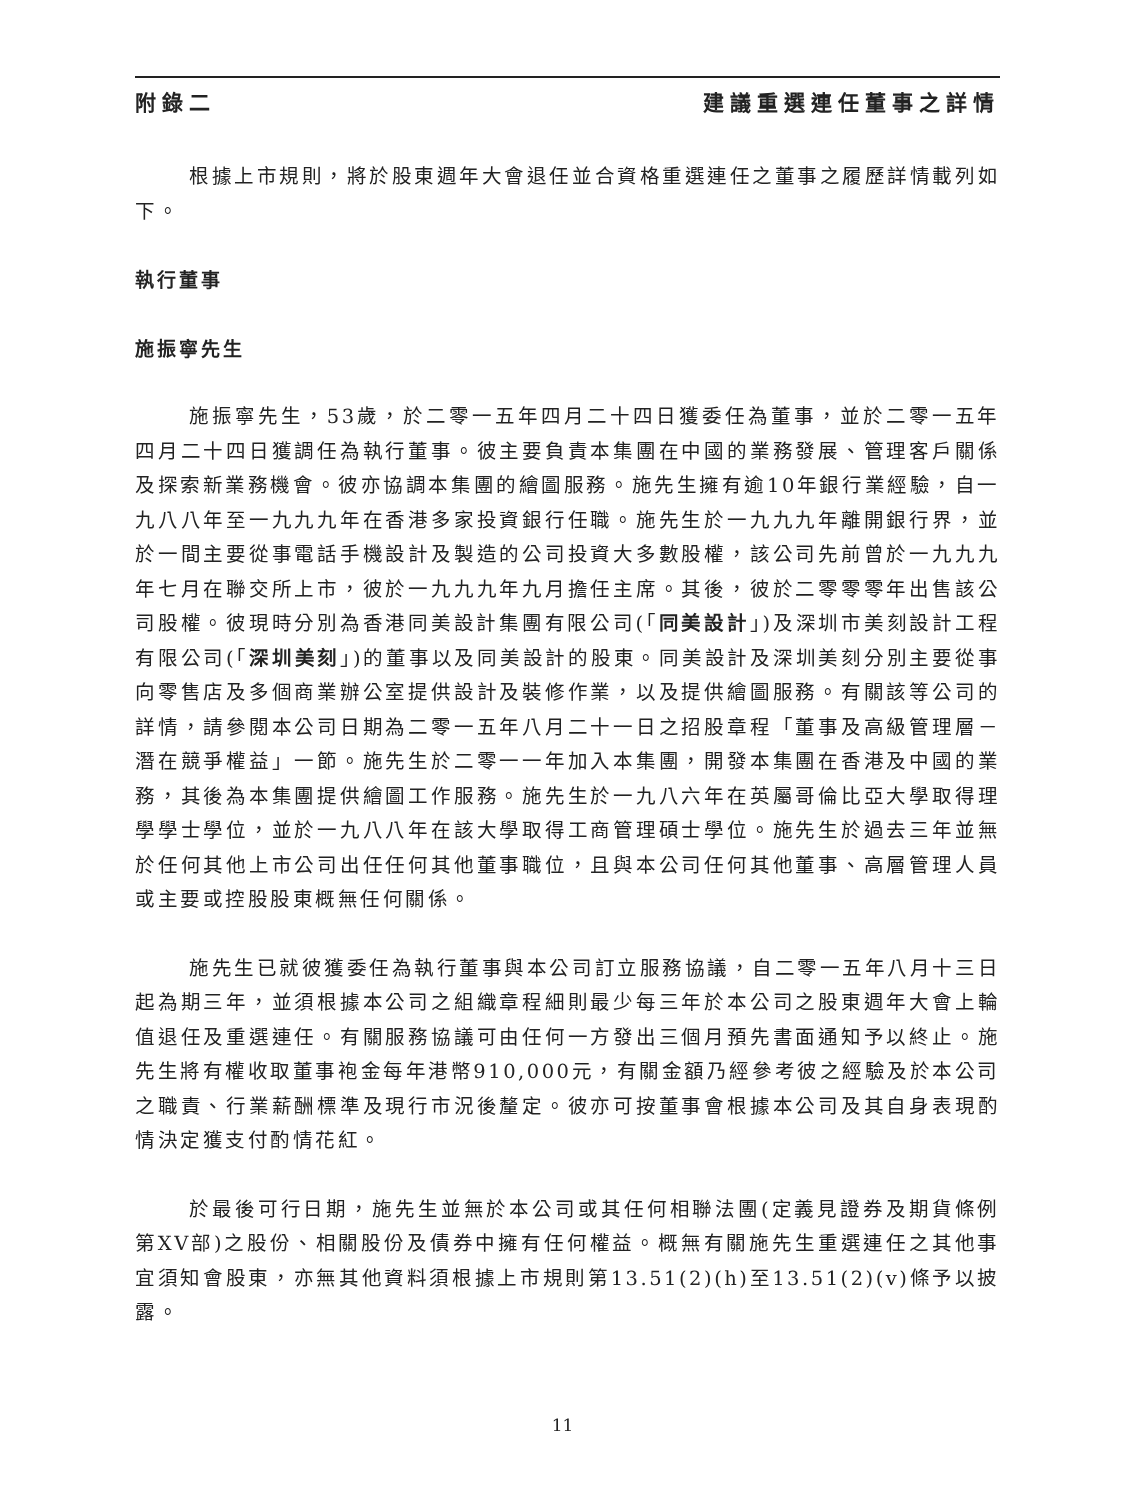附錄二 建議重選連任董事之詳情
根據上市規則，將於股東週年大會退任並合資格重選連任之董事之履歷詳情載列如下。
執行董事
施振寧先生
施振寧先生，53歲，於二零一五年四月二十四日獲委任為董事，並於二零一五年四月二十四日獲調任為執行董事。彼主要負責本集團在中國的業務發展、管理客戶關係及探索新業務機會。彼亦協調本集團的繪圖服務。施先生擁有逾10年銀行業經驗，自一九八八年至一九九九年在香港多家投資銀行任職。施先生於一九九九年離開銀行界，並於一間主要從事電話手機設計及製造的公司投資大多數股權，該公司先前曾於一九九九年七月在聯交所上市，彼於一九九九年九月擔任主席。其後，彼於二零零零年出售該公司股權。彼現時分別為香港同美設計集團有限公司(「同美設計」)及深圳市美刻設計工程有限公司(「深圳美刻」)的董事以及同美設計的股東。同美設計及深圳美刻分別主要從事向零售店及多個商業辦公室提供設計及裝修作業，以及提供繪圖服務。有關該等公司的詳情，請參閱本公司日期為二零一五年八月二十一日之招股章程「董事及高級管理層－潛在競爭權益」一節。施先生於二零一一年加入本集團，開發本集團在香港及中國的業務，其後為本集團提供繪圖工作服務。施先生於一九八六年在英屬哥倫比亞大學取得理學學士學位，並於一九八八年在該大學取得工商管理碩士學位。施先生於過去三年並無於任何其他上市公司出任任何其他董事職位，且與本公司任何其他董事、高層管理人員或主要或控股股東概無任何關係。
施先生已就彼獲委任為執行董事與本公司訂立服務協議，自二零一五年八月十三日起為期三年，並須根據本公司之組織章程細則最少每三年於本公司之股東週年大會上輪值退任及重選連任。有關服務協議可由任何一方發出三個月預先書面通知予以終止。施先生將有權收取董事袍金每年港幣910,000元，有關金額乃經參考彼之經驗及於本公司之職責、行業薪酬標準及現行市況後釐定。彼亦可按董事會根據本公司及其自身表現酌情決定獲支付酌情花紅。
於最後可行日期，施先生並無於本公司或其任何相聯法團(定義見證券及期貨條例第XV部)之股份、相關股份及債券中擁有任何權益。概無有關施先生重選連任之其他事宜須知會股東，亦無其他資料須根據上市規則第13.51(2)(h)至13.51(2)(v)條予以披露。
11